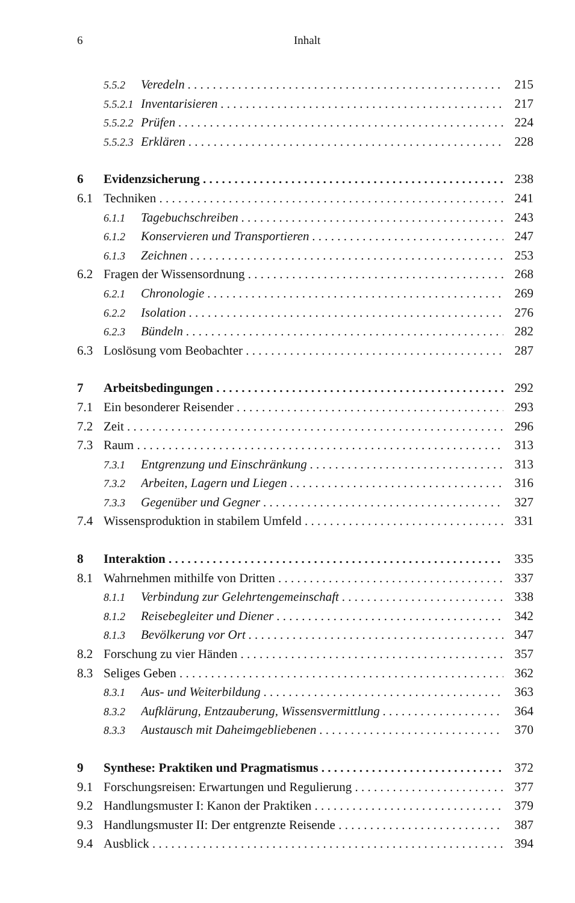6 Inhalt
5.5.2 Veredeln 215
5.5.2.1 Inventarisieren 217
5.5.2.2 Prüfen 224
5.5.2.3 Erklären 228
6 Evidenzsicherung 238
6.1 Techniken 241
6.1.1 Tagebuchschreiben 243
6.1.2 Konservieren und Transportieren 247
6.1.3 Zeichnen 253
6.2 Fragen der Wissensordnung 268
6.2.1 Chronologie 269
6.2.2 Isolation 276
6.2.3 Bündeln 282
6.3 Loslösung vom Beobachter 287
7 Arbeitsbedingungen 292
7.1 Ein besonderer Reisender 293
7.2 Zeit 296
7.3 Raum 313
7.3.1 Entgrenzung und Einschränkung 313
7.3.2 Arbeiten, Lagern und Liegen 316
7.3.3 Gegenüber und Gegner 327
7.4 Wissensproduktion in stabilem Umfeld 331
8 Interaktion 335
8.1 Wahrnehmen mithilfe von Dritten 337
8.1.1 Verbindung zur Gelehrtengemeinschaft 338
8.1.2 Reisebegleiter und Diener 342
8.1.3 Bevölkerung vor Ort 347
8.2 Forschung zu vier Händen 357
8.3 Seliges Geben 362
8.3.1 Aus- und Weiterbildung 363
8.3.2 Aufklärung, Entzauberung, Wissensvermittlung 364
8.3.3 Austausch mit Daheimgebliebenen 370
9 Synthese: Praktiken und Pragmatismus 372
9.1 Forschungsreisen: Erwartungen und Regulierung 377
9.2 Handlungsmuster I: Kanon der Praktiken 379
9.3 Handlungsmuster II: Der entgrenzte Reisende 387
9.4 Ausblick 394